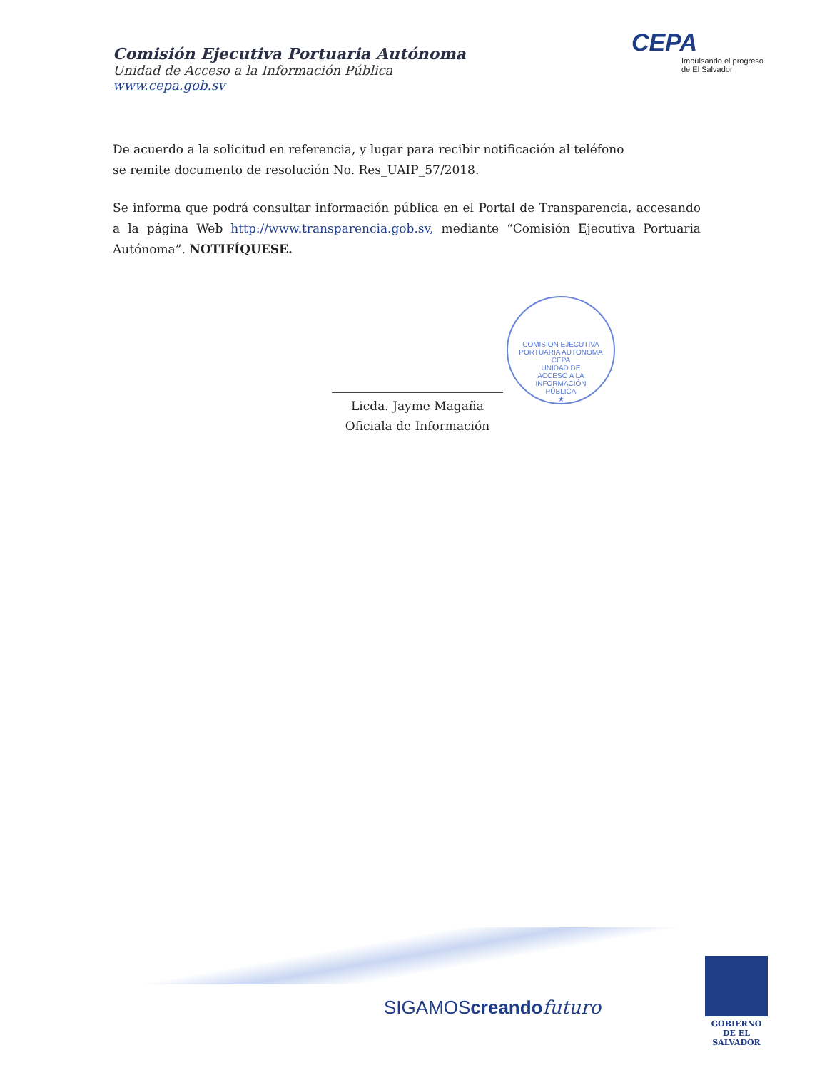Comisión Ejecutiva Portuaria Autónoma
Unidad de Acceso a la Información Pública
www.cepa.gob.sv
CEPA
Impulsando el progreso
de El Salvador
De acuerdo a la solicitud en referencia, y lugar para recibir notificación al teléfono
se remite documento de resolución No. Res_UAIP_57/2018.
Se informa que podrá consultar información pública en el Portal de Transparencia, accesando a la página Web http://www.transparencia.gob.sv, mediante “Comisión Ejecutiva Portuaria Autónoma”. NOTIFÍQUESE.
COMISION EJECUTIVA PORTUARIA AUTONOMA
CEPA
UNIDAD DE
ACCESO A LA
INFORMACIÓN
PÚBLICA
★
Licda. Jayme Magaña
Oficiala de Información
SIGAMOScreando futuro
GOBIERNO
DE EL SALVADOR